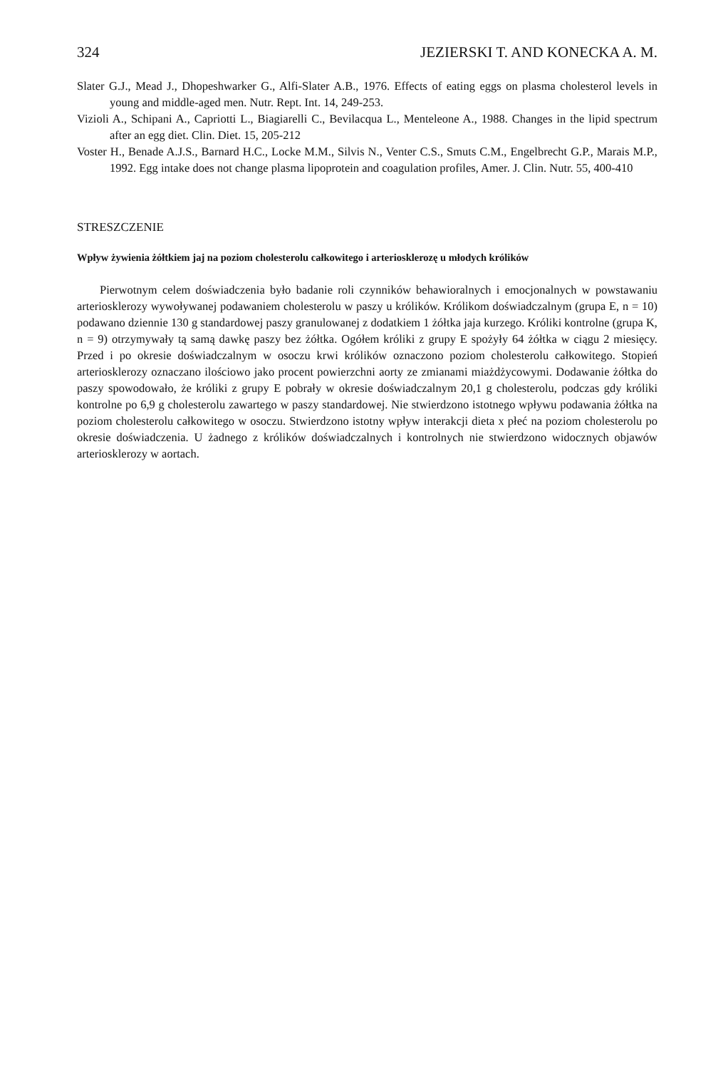324 JEZIERSKI T. AND KONECKA A. M.
Slater G.J., Mead J., Dhopeshwarker G., Alfi-Slater A.B., 1976. Effects of eating eggs on plasma cholesterol levels in young and middle-aged men. Nutr. Rept. Int. 14, 249-253.
Vizioli A., Schipani A., Capriotti L., Biagiarelli C., Bevilacqua L., Menteleone A., 1988. Changes in the lipid spectrum after an egg diet. Clin. Diet. 15, 205-212
Voster H., Benade A.J.S., Barnard H.C., Locke M.M., Silvis N., Venter C.S., Smuts C.M., Engelbrecht G.P., Marais M.P., 1992. Egg intake does not change plasma lipoprotein and coagulation profiles, Amer. J. Clin. Nutr. 55, 400-410
STRESZCZENIE
Wpływ żywienia żółtkiem jaj na poziom cholesterolu całkowitego i arteriosklerozę u młodych królików
Pierwotnym celem doświadczenia było badanie roli czynników behawioralnych i emocjonalnych w powstawaniu arteriosklerozy wywoływanej podawaniem cholesterolu w paszy u królików. Królikom doświadczalnym (grupa E, n = 10) podawano dziennie 130 g standardowej paszy granulowanej z dodatkiem 1 żółtka jaja kurzego. Króliki kontrolne (grupa K, n = 9) otrzymywały tą samą dawkę paszy bez żółtka. Ogółem króliki z grupy E spożyły 64 żółtka w ciągu 2 miesięcy. Przed i po okresie doświadczalnym w osoczu krwi królików oznaczono poziom cholesterolu całkowitego. Stopień arteriosklerozy oznaczano ilościowo jako procent powierzchni aorty ze zmianami miażdżycowymi. Dodawanie żółtka do paszy spowodowało, że króliki z grupy E pobrały w okresie doświadczalnym 20,1 g cholesterolu, podczas gdy króliki kontrolne po 6,9 g cholesterolu zawartego w paszy standardowej. Nie stwierdzono istotnego wpływu podawania żółtka na poziom cholesterolu całkowitego w osoczu. Stwierdzono istotny wpływ interakcji dieta x płeć na poziom cholesterolu po okresie doświadczenia. U żadnego z królików doświadczalnych i kontrolnych nie stwierdzono widocznych objawów arteriosklerozy w aortach.